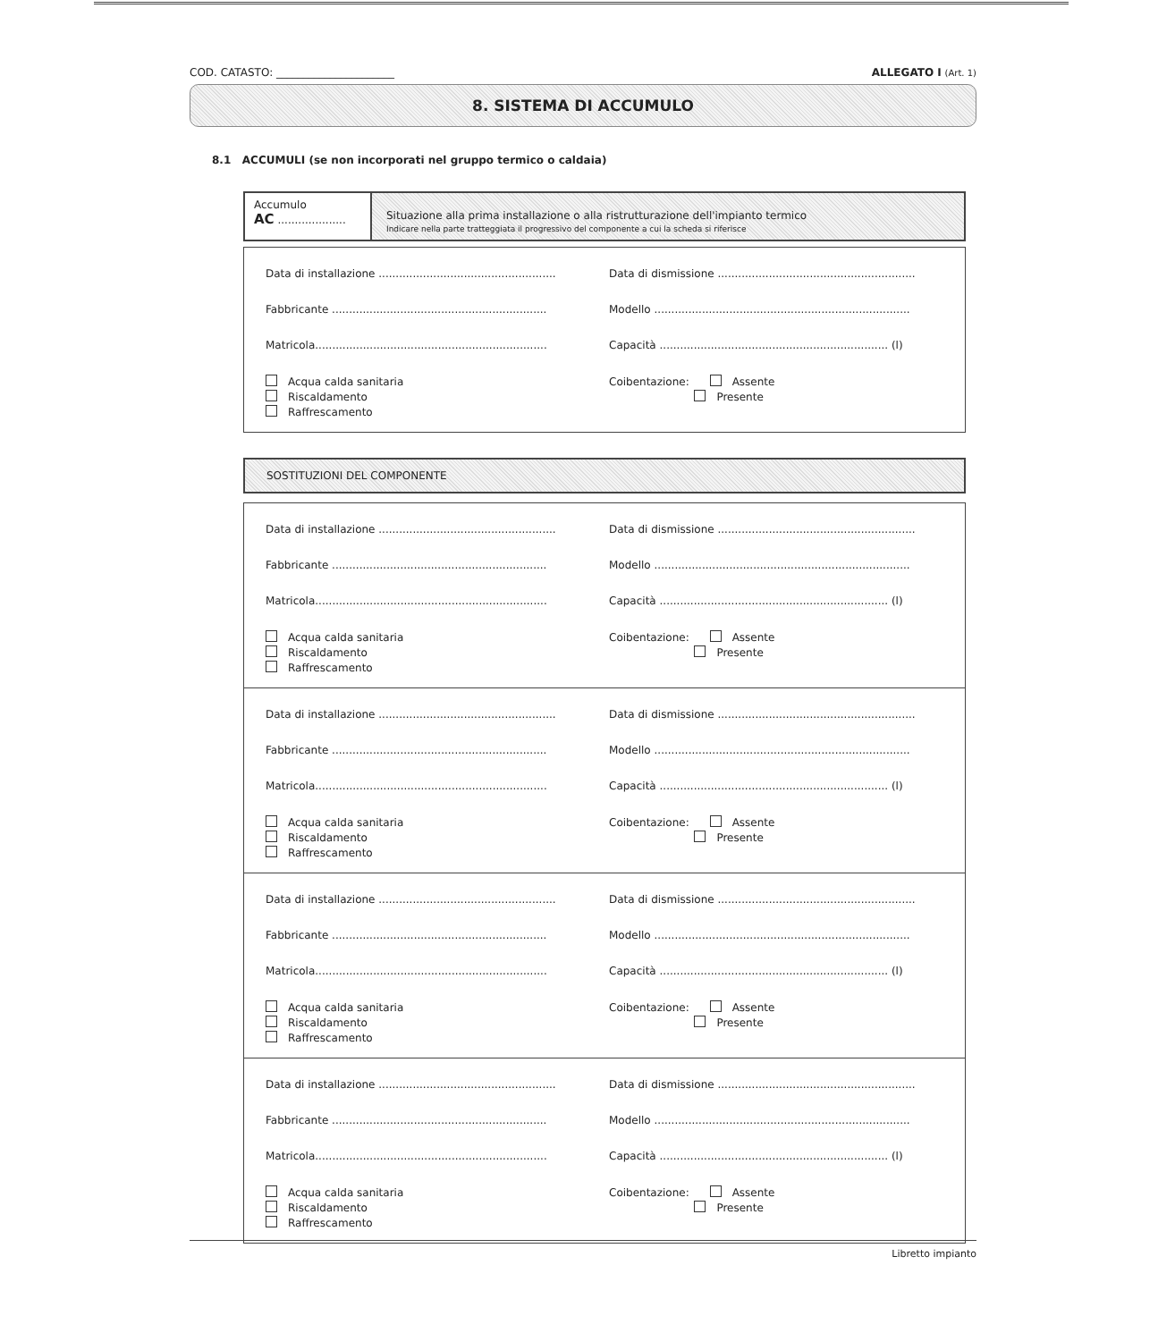COD. CATASTO: ______________________ ALLEGATO I (Art. 1)
8. SISTEMA DI ACCUMULO
8.1 ACCUMULI (se non incorporati nel gruppo termico o caldaia)
Accumulo
AC ....................
Situazione alla prima installazione o alla ristrutturazione dell'impianto termico
Indicare nella parte tratteggiata il progressivo del componente a cui la scheda si riferisce
Data di installazione ....................................................
Data di dismissione ..........................................................
Fabbricante ...............................................................
Modello ...........................................................................
Matricola....................................................................
Capacità ................................................................... (l)
Acqua calda sanitaria
Riscaldamento
Raffrescamento
Coibentazione: Assente
Presente
SOSTITUZIONI DEL COMPONENTE
Data di installazione ....................................................
Data di dismissione ..........................................................
Fabbricante ...............................................................
Modello ...........................................................................
Matricola....................................................................
Capacità ................................................................... (l)
Acqua calda sanitaria
Riscaldamento
Raffrescamento
Coibentazione: Assente
Presente
Data di installazione ....................................................
Data di dismissione ..........................................................
Fabbricante ...............................................................
Modello ...........................................................................
Matricola....................................................................
Capacità ................................................................... (l)
Acqua calda sanitaria
Riscaldamento
Raffrescamento
Coibentazione: Assente
Presente
Data di installazione ....................................................
Data di dismissione ..........................................................
Fabbricante ...............................................................
Modello ...........................................................................
Matricola....................................................................
Capacità ................................................................... (l)
Acqua calda sanitaria
Riscaldamento
Raffrescamento
Coibentazione: Assente
Presente
Data di installazione ....................................................
Data di dismissione ..........................................................
Fabbricante ...............................................................
Modello ...........................................................................
Matricola....................................................................
Capacità ................................................................... (l)
Acqua calda sanitaria
Riscaldamento
Raffrescamento
Coibentazione: Assente
Presente
Libretto impianto